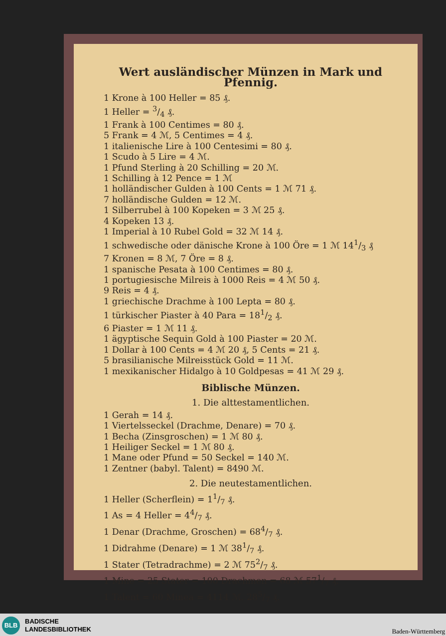Wert ausländischer Münzen in Mark und Pfennig.
1 Krone à 100 Heller = 85 ₰.
1 Heller = 3/4 ₰.
1 Frank à 100 Centimes = 80 ₰.
5 Frank = 4 ℳ, 5 Centimes = 4 ₰.
1 italienische Lire à 100 Centesimi = 80 ₰.
1 Scudo à 5 Lire = 4 ℳ.
1 Pfund Sterling à 20 Schilling = 20 ℳ.
1 Schilling à 12 Pence = 1 ℳ
1 holländischer Gulden à 100 Cents = 1 ℳ 71 ₰.
7 holländische Gulden = 12 ℳ.
1 Silberrubel à 100 Kopeken = 3 ℳ 25 ₰.
4 Kopeken 13 ₰.
1 Imperial à 10 Rubel Gold = 32 ℳ 14 ₰.
1 schwedische oder dänische Krone à 100 Öre = 1 ℳ 141/3 ₰
7 Kronen = 8 ℳ, 7 Öre = 8 ₰.
1 spanische Pesata à 100 Centimes = 80 ₰.
1 portugiesische Milreis à 1000 Reis = 4 ℳ 50 ₰.
9 Reis = 4 ₰.
1 griechische Drachme à 100 Lepta = 80 ₰.
1 türkischer Piaster à 40 Para = 181/2 ₰.
6 Piaster = 1 ℳ 11 ₰.
1 ägyptische Sequin Gold à 100 Piaster = 20 ℳ.
1 Dollar à 100 Cents = 4 ℳ 20 ₰, 5 Cents = 21 ₰.
5 brasilianische Milreisstück Gold = 11 ℳ.
1 mexikanischer Hidalgo à 10 Goldpesas = 41 ℳ 29 ₰.
Biblische Münzen.
1. Die alttestamentlichen.
1 Gerah = 14 ₰.
1 Viertelsseckel (Drachme, Denare) = 70 ₰.
1 Becha (Zinsgroschen) = 1 ℳ 80 ₰.
1 Heiliger Seckel = 1 ℳ 80 ₰.
1 Mane oder Pfund = 50 Seckel = 140 ℳ.
1 Zentner (babyl. Talent) = 8490 ℳ.
2. Die neutestamentlichen.
1 Heller (Scherflein) = 11/7 ₰.
1 As = 4 Heller = 44/7 ₰.
1 Denar (Drachme, Groschen) = 684/7 ₰.
1 Didrahme (Denare) = 1 ℳ 381/7 ₰.
1 Stater (Tetradrachme) = 2 ℳ 752/7 ₰.
1 Mine = 25 Stater = 100 Drachmen = 68 ℳ 571/7 ₰.
1 Talent = 60 Minea = 4114 ℳ. 285/7 ₰.
BLB
BADISCHE
LANDESBIBLIOTHEK
Baden-Württemberg